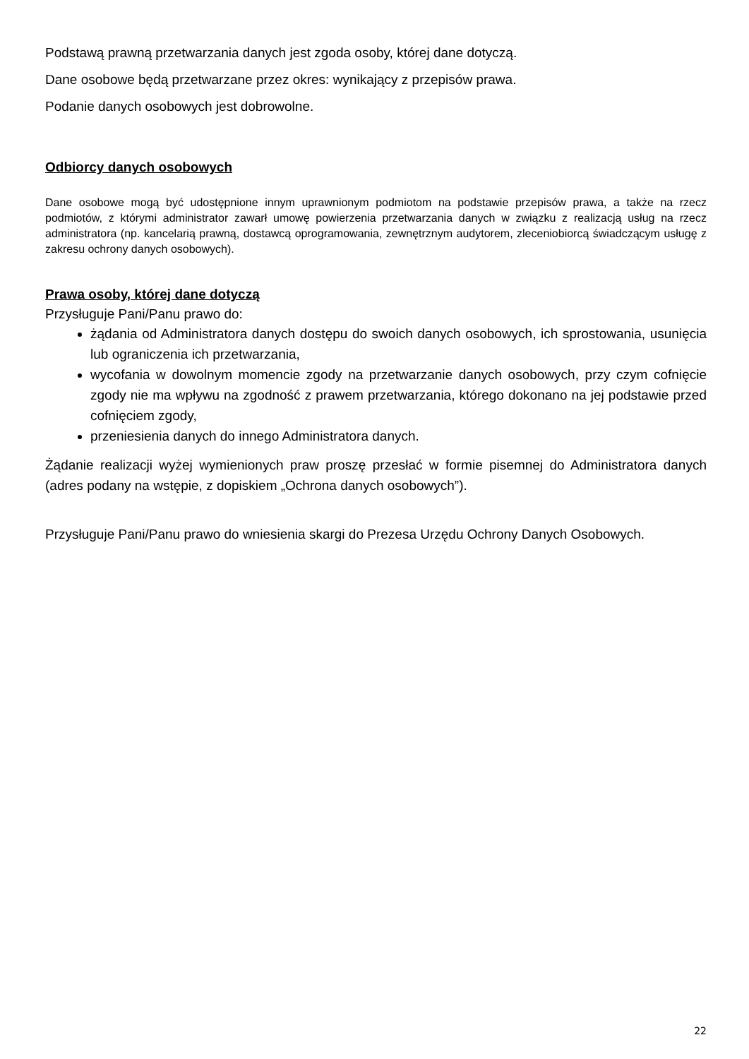Podstawą prawną przetwarzania danych jest zgoda osoby, której dane dotyczą.
Dane osobowe będą przetwarzane przez okres: wynikający z przepisów prawa.
Podanie danych osobowych jest dobrowolne.
Odbiorcy danych osobowych
Dane osobowe mogą być udostępnione innym uprawnionym podmiotom na podstawie przepisów prawa, a także na rzecz podmiotów, z którymi administrator zawarł umowę powierzenia przetwarzania danych w związku z realizacją usług na rzecz administratora (np. kancelarią prawną, dostawcą oprogramowania, zewnętrznym audytorem, zleceniobiorcą świadczącym usługę z zakresu ochrony danych osobowych).
Prawa osoby, której dane dotyczą
Przysługuje Pani/Panu prawo do:
żądania od Administratora danych dostępu do swoich danych osobowych, ich sprostowania, usunięcia lub ograniczenia ich przetwarzania,
wycofania w dowolnym momencie zgody na przetwarzanie danych osobowych, przy czym cofnięcie zgody nie ma wpływu na zgodność z prawem przetwarzania, którego dokonano na jej podstawie przed cofnięciem zgody,
przeniesienia danych do innego Administratora danych.
Żądanie realizacji wyżej wymienionych praw proszę przesłać w formie pisemnej do Administratora danych (adres podany na wstępie, z dopiskiem „Ochrona danych osobowych”).
Przysługuje Pani/Panu prawo do wniesienia skargi do Prezesa Urzędu Ochrony Danych Osobowych.
22